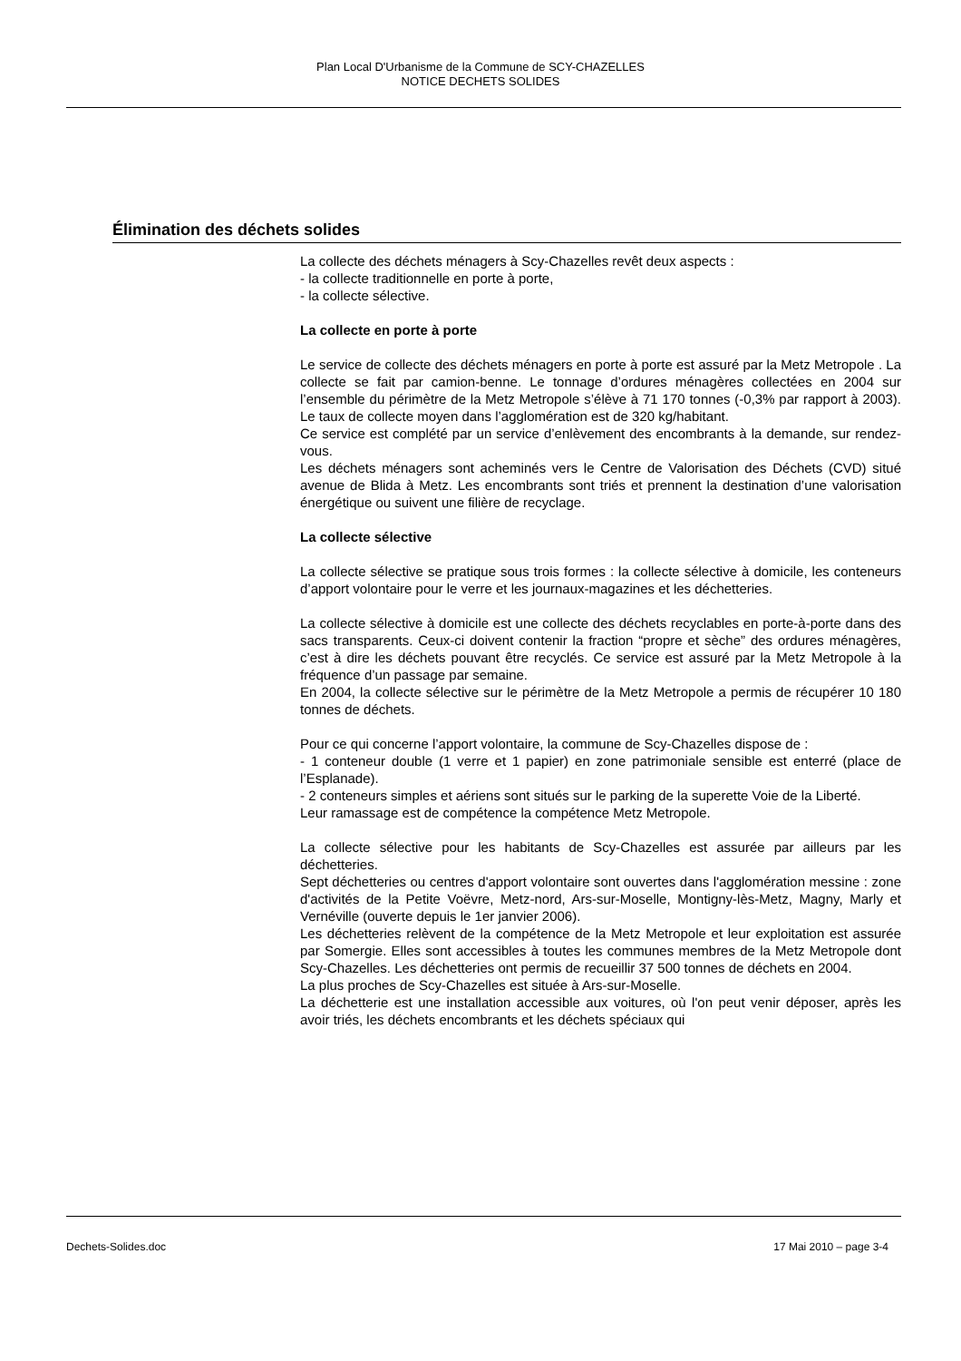Plan Local D'Urbanisme de la Commune de SCY-CHAZELLES
NOTICE DECHETS SOLIDES
Élimination des déchets solides
La collecte des déchets ménagers à Scy-Chazelles revêt deux aspects :
- la collecte traditionnelle en porte à porte,
- la collecte sélective.
La collecte en porte à porte
Le service de collecte des déchets ménagers en porte à porte est assuré par la Metz Metropole . La collecte se fait par camion-benne. Le tonnage d’ordures ménagères collectées en 2004 sur l’ensemble du périmètre de la Metz Metropole s’élève à 71 170 tonnes (-0,3% par rapport à 2003). Le taux de collecte moyen dans l’agglomération est de 320 kg/habitant.
Ce service est complété par un service d’enlèvement des encombrants à la demande, sur rendez-vous.
Les déchets ménagers sont acheminés vers le Centre de Valorisation des Déchets (CVD) situé avenue de Blida à Metz. Les encombrants sont triés et prennent la destination d’une valorisation énergétique ou suivent une filière de recyclage.
La collecte sélective
La collecte sélective se pratique sous trois formes : la collecte sélective à domicile, les conteneurs d’apport volontaire pour le verre et les journaux-magazines et les déchetteries.
La collecte sélective à domicile est une collecte des déchets recyclables en porte-à-porte dans des sacs transparents. Ceux-ci doivent contenir la fraction “propre et sèche” des ordures ménagères, c’est à dire les déchets pouvant être recyclés. Ce service est assuré par la Metz Metropole à la fréquence d’un passage par semaine.
En 2004, la collecte sélective sur le périmètre de la Metz Metropole a permis de récupérer 10 180 tonnes de déchets.
Pour ce qui concerne l’apport volontaire, la commune de Scy-Chazelles dispose de :
- 1 conteneur double (1 verre et 1 papier) en zone patrimoniale sensible est enterré (place de l’Esplanade).
- 2 conteneurs simples et aériens sont situés sur le parking de la superette Voie de la Liberté.
Leur ramassage est de compétence la compétence Metz Metropole.
La collecte sélective pour les habitants de Scy-Chazelles est assurée par ailleurs par les déchetteries.
Sept déchetteries ou centres d'apport volontaire sont ouvertes dans l'agglomération messine : zone d'activités de la Petite Voëvre, Metz-nord, Ars-sur-Moselle, Montigny-lès-Metz, Magny, Marly et Vernéville (ouverte depuis le 1er janvier 2006).
Les déchetteries relèvent de la compétence de la Metz Metropole et leur exploitation est assurée par Somergie. Elles sont accessibles à toutes les communes membres de la Metz Metropole dont Scy-Chazelles. Les déchetteries ont permis de recueillir 37 500 tonnes de déchets en 2004.
La plus proches de Scy-Chazelles est située à Ars-sur-Moselle.
La déchetterie est une installation accessible aux voitures, où l'on peut venir déposer, après les avoir triés, les déchets encombrants et les déchets spéciaux qui
Dechets-Solides.doc 17 Mai 2010 – page 3-4